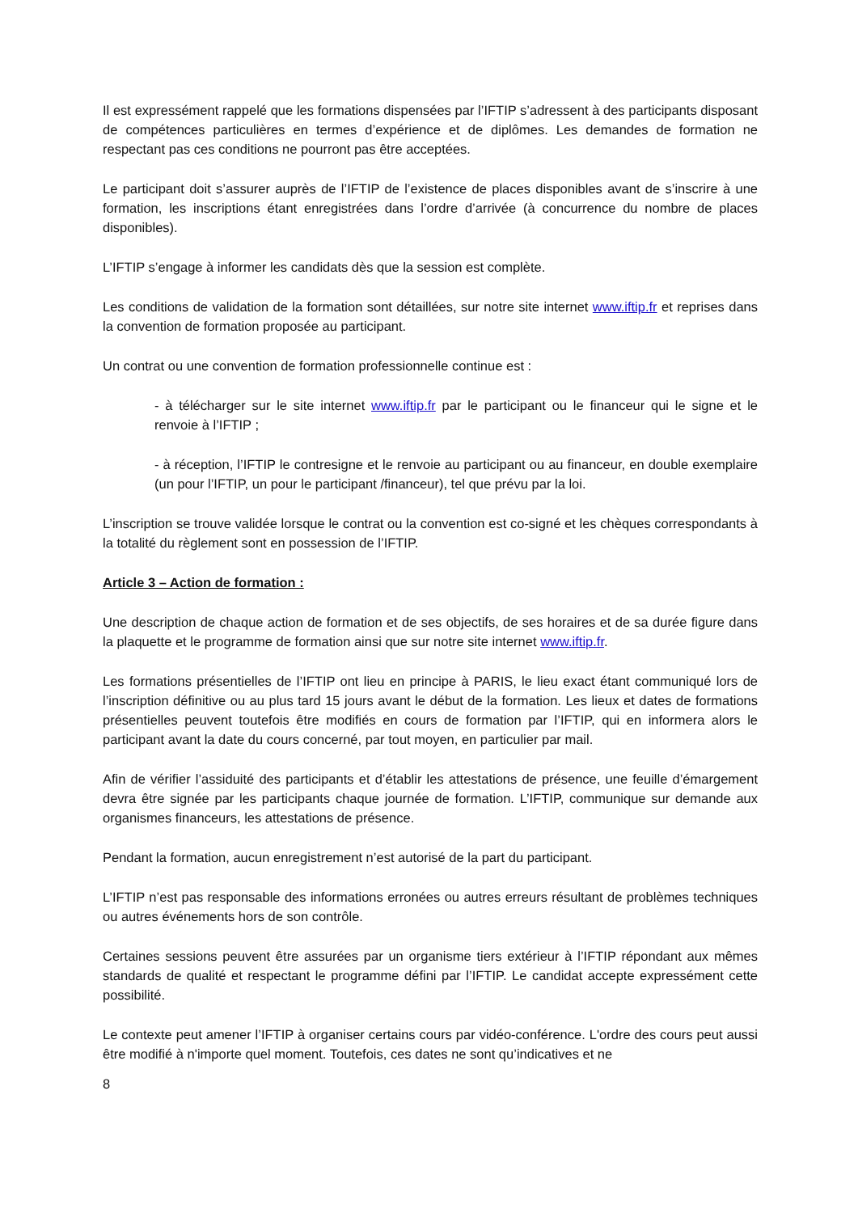Il est expressément rappelé que les formations dispensées par l’IFTIP s’adressent à des participants disposant de compétences particulières en termes d’expérience et de diplômes. Les demandes de formation ne respectant pas ces conditions ne pourront pas être acceptées.
Le participant doit s’assurer auprès de l’IFTIP de l’existence de places disponibles avant de s’inscrire à une formation, les inscriptions étant enregistrées dans l’ordre d’arrivée (à concurrence du nombre de places disponibles).
L’IFTIP s’engage à informer les candidats dès que la session est complète.
Les conditions de validation de la formation sont détaillées, sur notre site internet www.iftip.fr et reprises dans la convention de formation proposée au participant.
Un contrat ou une convention de formation professionnelle continue est :
- à télécharger sur le site internet www.iftip.fr par le participant ou le financeur qui le signe et le renvoie à l’IFTIP ;
- à réception, l’IFTIP le contresigne et le renvoie au participant ou au financeur, en double exemplaire (un pour l’IFTIP, un pour le participant /financeur), tel que prévu par la loi.
L’inscription se trouve validée lorsque le contrat ou la convention est co-signé et les chèques correspondants à la totalité du règlement sont en possession de l’IFTIP.
Article 3 – Action de formation :
Une description de chaque action de formation et de ses objectifs, de ses horaires et de sa durée figure dans la plaquette et le programme de formation ainsi que sur notre site internet www.iftip.fr.
Les formations présentielles de l’IFTIP ont lieu en principe à PARIS, le lieu exact étant communiqué lors de l’inscription définitive ou au plus tard 15 jours avant le début de la formation. Les lieux et dates de formations présentielles peuvent toutefois être modifiés en cours de formation par l’IFTIP, qui en informera alors le participant avant la date du cours concerné, par tout moyen, en particulier par mail.
Afin de vérifier l’assiduité des participants et d’établir les attestations de présence, une feuille d’émargement devra être signée par les participants chaque journée de formation. L’IFTIP, communique sur demande aux organismes financeurs, les attestations de présence.
Pendant la formation, aucun enregistrement n’est autorisé de la part du participant.
L’IFTIP n’est pas responsable des informations erronées ou autres erreurs résultant de problèmes techniques ou autres événements hors de son contrôle.
Certaines sessions peuvent être assurées par un organisme tiers extérieur à l’IFTIP répondant aux mêmes standards de qualité et respectant le programme défini par l’IFTIP. Le candidat accepte expressément cette possibilité.
Le contexte peut amener l’IFTIP à organiser certains cours par vidéo-conférence. L'ordre des cours peut aussi être modifié à n'importe quel moment. Toutefois, ces dates ne sont qu’indicatives et ne
8